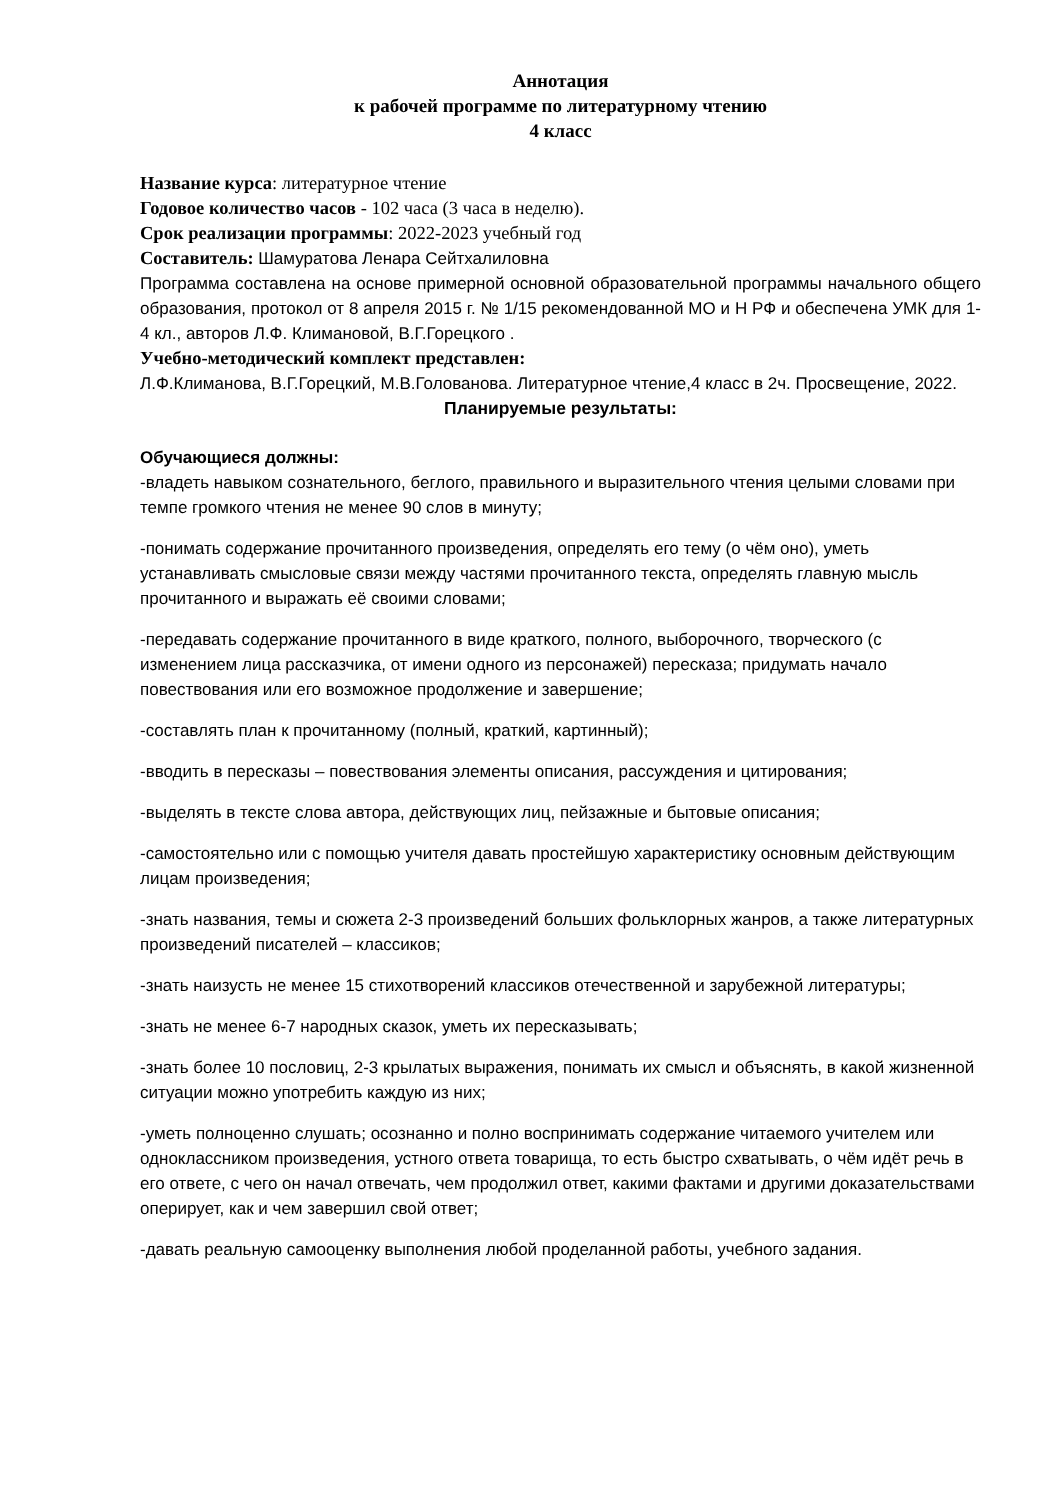Аннотация
к рабочей программе по литературному чтению
4 класс
Название курса: литературное чтение
Годовое количество часов - 102 часа (3 часа в неделю).
Срок реализации программы: 2022-2023 учебный год
Составитель: Шамуратова Ленара Сейтхалиловна
Программа составлена на основе примерной основной образовательной программы начального общего образования, протокол от 8 апреля 2015 г. № 1/15 рекомендованной МО и Н РФ и обеспечена УМК для 1-4 кл., авторов Л.Ф. Климановой, В.Г.Горецкого .
Учебно-методический комплект представлен:
Л.Ф.Климанова, В.Г.Горецкий, М.В.Голованова. Литературное чтение,4 класс в 2ч. Просвещение, 2022.
Планируемые результаты:
Обучающиеся должны:
-владеть навыком сознательного, беглого, правильного и выразительного чтения целыми словами при темпе громкого чтения не менее 90 слов в минуту;
-понимать содержание прочитанного произведения, определять его тему (о чём оно), уметь устанавливать смысловые связи между частями прочитанного текста, определять главную мысль прочитанного и выражать её своими словами;
-передавать содержание прочитанного в виде краткого, полного, выборочного, творческого (с изменением лица рассказчика, от имени одного из персонажей) пересказа; придумать начало повествования или его возможное продолжение и завершение;
-составлять план к прочитанному (полный, краткий, картинный);
-вводить в пересказы – повествования элементы описания, рассуждения и цитирования;
-выделять в тексте слова автора, действующих лиц, пейзажные и бытовые описания;
-самостоятельно или с помощью учителя давать простейшую характеристику основным действующим лицам произведения;
-знать названия, темы и сюжета 2-3 произведений больших фольклорных жанров, а также литературных произведений писателей – классиков;
-знать наизусть не менее 15 стихотворений классиков отечественной и зарубежной литературы;
-знать не менее 6-7 народных сказок, уметь их пересказывать;
-знать более 10 пословиц, 2-3 крылатых выражения, понимать их смысл и объяснять, в какой жизненной ситуации можно употребить каждую из них;
-уметь полноценно слушать; осознанно и полно воспринимать содержание читаемого учителем или одноклассником произведения, устного ответа товарища, то есть быстро схватывать, о чём идёт речь в его ответе, с чего он начал отвечать, чем продолжил ответ, какими фактами и другими доказательствами оперирует, как и чем завершил свой ответ;
-давать реальную самооценку выполнения любой проделанной работы, учебного задания.